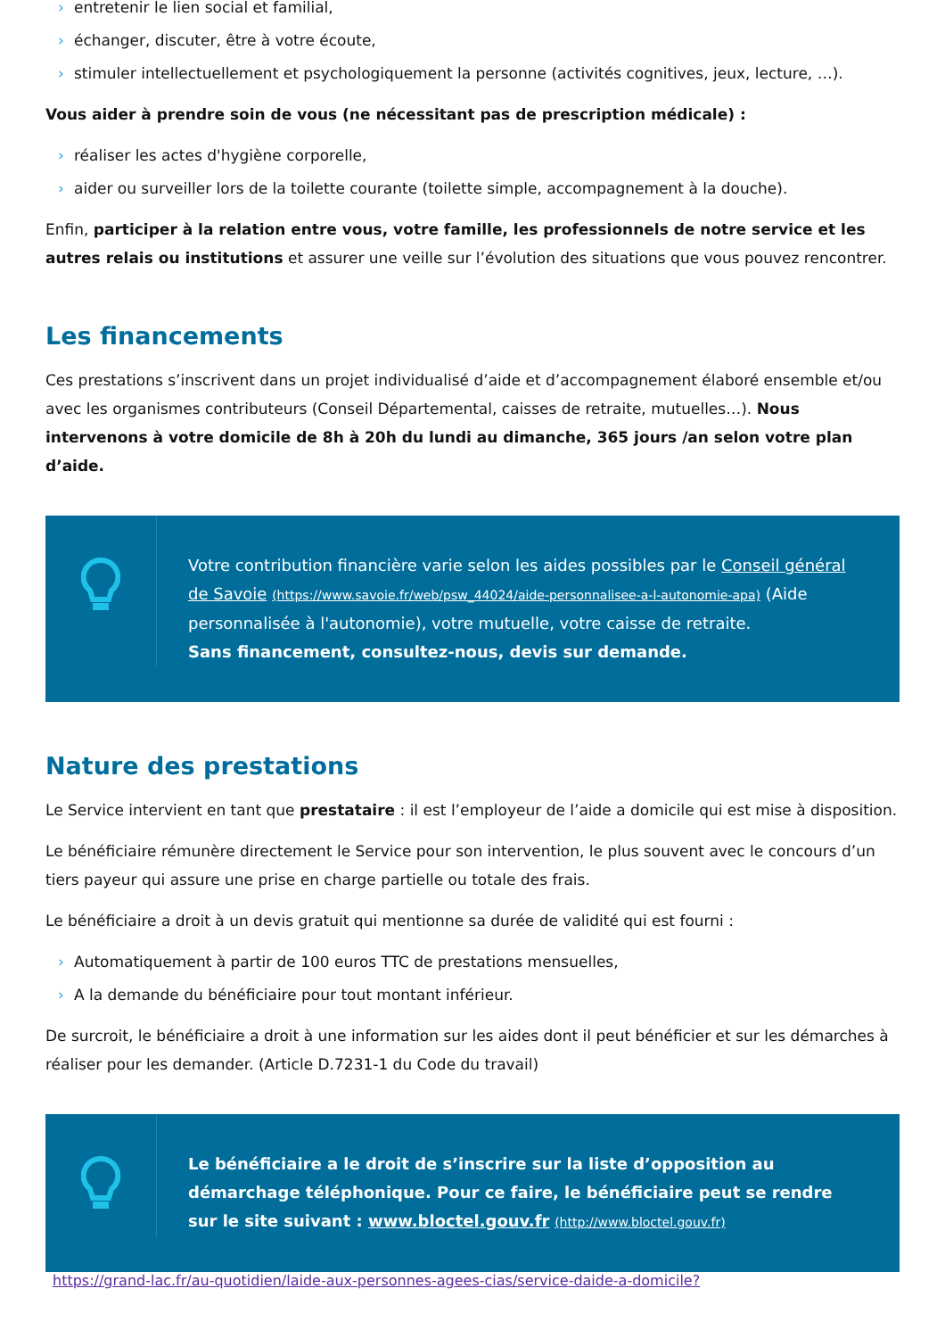› entretenir le lien social et familial,
› échanger, discuter, être à votre écoute,
› stimuler intellectuellement et psychologiquement la personne (activités cognitives, jeux, lecture, …).
Vous aider à prendre soin de vous (ne nécessitant pas de prescription médicale) :
› réaliser les actes d'hygiène corporelle,
› aider ou surveiller lors de la toilette courante (toilette simple, accompagnement à la douche).
Enfin, participer à la relation entre vous, votre famille, les professionnels de notre service et les autres relais ou institutions et assurer une veille sur l’évolution des situations que vous pouvez rencontrer.
Les financements
Ces prestations s’inscrivent dans un projet individualisé d’aide et d’accompagnement élaboré ensemble et/ou avec les organismes contributeurs (Conseil Départemental, caisses de retraite, mutuelles…). Nous intervenons à votre domicile de 8h à 20h du lundi au dimanche, 365 jours /an selon votre plan d’aide.
Votre contribution financière varie selon les aides possibles par le Conseil général de Savoie (https://www.savoie.fr/web/psw_44024/aide-personnalisee-a-l-autonomie-apa) (Aide personnalisée à l'autonomie), votre mutuelle, votre caisse de retraite.
Sans financement, consultez-nous, devis sur demande.
Nature des prestations
Le Service intervient en tant que prestataire : il est l’employeur de l’aide a domicile qui est mise à disposition.
Le bénéficiaire rémunère directement le Service pour son intervention, le plus souvent avec le concours d’un tiers payeur qui assure une prise en charge partielle ou totale des frais.
Le bénéficiaire a droit à un devis gratuit qui mentionne sa durée de validité qui est fourni :
› Automatiquement à partir de 100 euros TTC de prestations mensuelles,
› A la demande du bénéficiaire pour tout montant inférieur.
De surcroit, le bénéficiaire a droit à une information sur les aides dont il peut bénéficier et sur les démarches à réaliser pour les demander. (Article D.7231-1 du Code du travail)
Le bénéficiaire a le droit de s’inscrire sur la liste d’opposition au démarchage téléphonique. Pour ce faire, le bénéficiaire peut se rendre sur le site suivant : www.bloctel.gouv.fr (http://www.bloctel.gouv.fr)
https://grand-lac.fr/au-quotidien/laide-aux-personnes-agees-cias/service-daide-a-domicile?